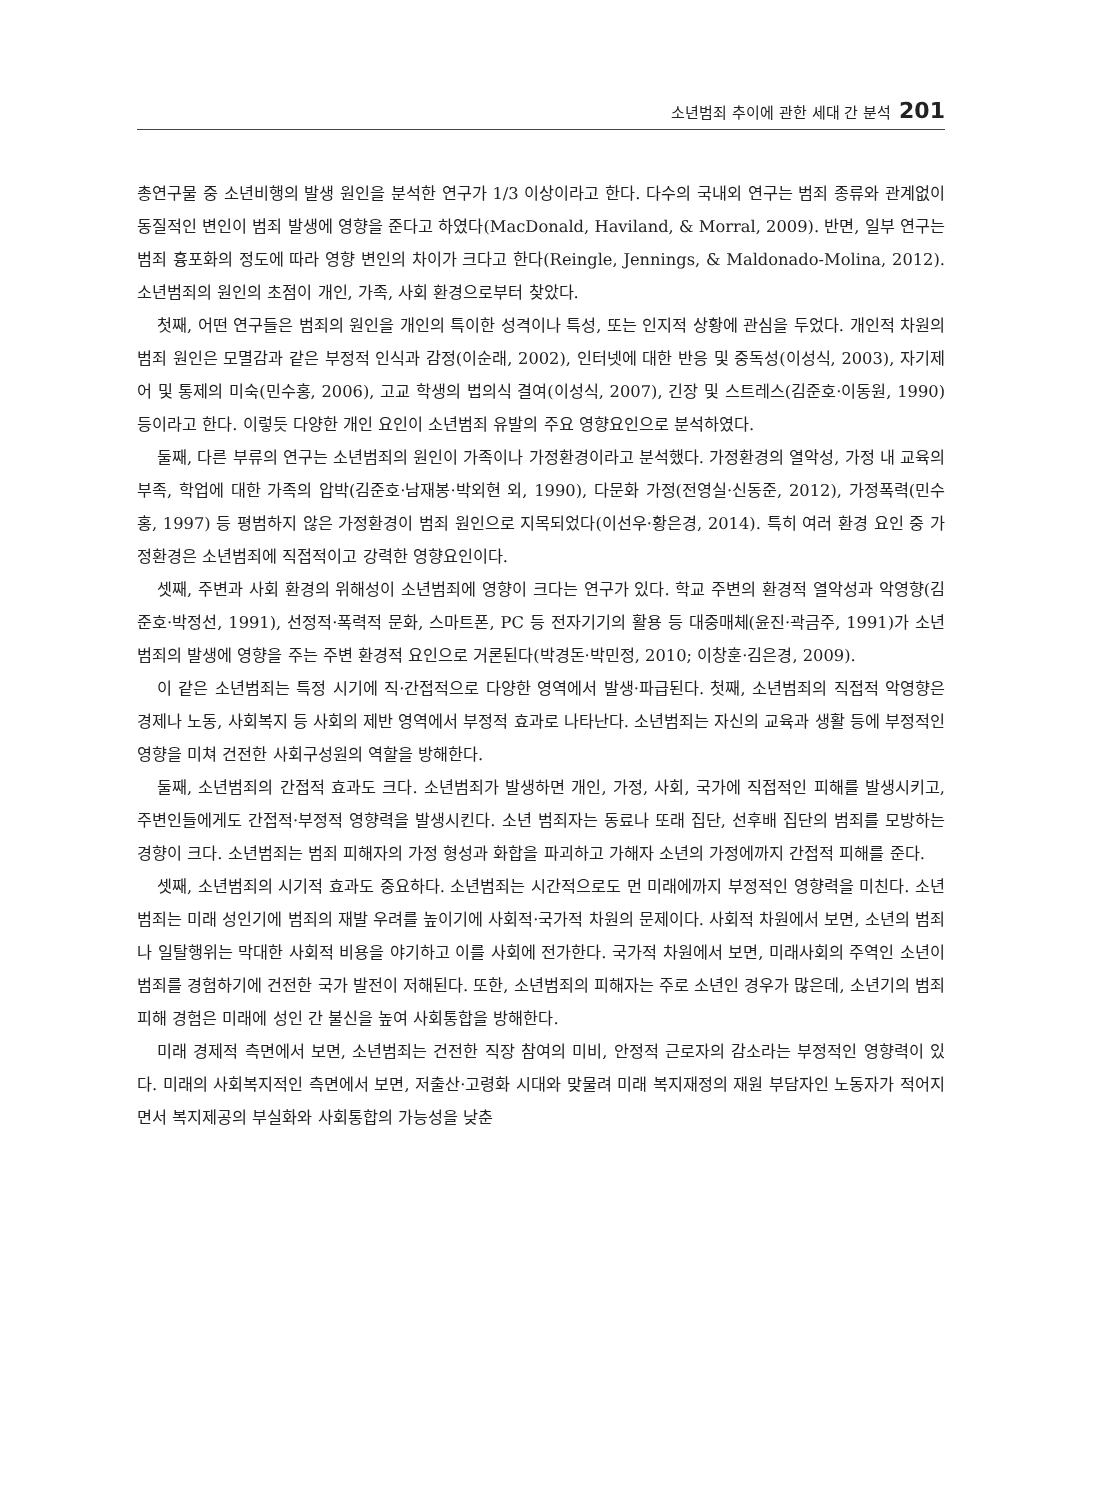소년범죄 추이에 관한 세대 간 분석 201
총연구물 중 소년비행의 발생 원인을 분석한 연구가 1/3 이상이라고 한다. 다수의 국내외 연구는 범죄 종류와 관계없이 동질적인 변인이 범죄 발생에 영향을 준다고 하였다(MacDonald, Haviland, & Morral, 2009). 반면, 일부 연구는 범죄 흉포화의 정도에 따라 영향 변인의 차이가 크다고 한다(Reingle, Jennings, & Maldonado-Molina, 2012). 소년범죄의 원인의 초점이 개인, 가족, 사회 환경으로부터 찾았다.
첫째, 어떤 연구들은 범죄의 원인을 개인의 특이한 성격이나 특성, 또는 인지적 상황에 관심을 두었다. 개인적 차원의 범죄 원인은 모멸감과 같은 부정적 인식과 감정(이순래, 2002), 인터넷에 대한 반응 및 중독성(이성식, 2003), 자기제어 및 통제의 미숙(민수홍, 2006), 고교 학생의 법의식 결여(이성식, 2007), 긴장 및 스트레스(김준호·이동원, 1990) 등이라고 한다. 이렇듯 다양한 개인 요인이 소년범죄 유발의 주요 영향요인으로 분석하였다.
둘째, 다른 부류의 연구는 소년범죄의 원인이 가족이나 가정환경이라고 분석했다. 가정환경의 열악성, 가정 내 교육의 부족, 학업에 대한 가족의 압박(김준호·남재봉·박외현 외, 1990), 다문화 가정(전영실·신동준, 2012), 가정폭력(민수홍, 1997) 등 평범하지 않은 가정환경이 범죄 원인으로 지목되었다(이선우·황은경, 2014). 특히 여러 환경 요인 중 가정환경은 소년범죄에 직접적이고 강력한 영향요인이다.
셋째, 주변과 사회 환경의 위해성이 소년범죄에 영향이 크다는 연구가 있다. 학교 주변의 환경적 열악성과 악영향(김준호·박정선, 1991), 선정적·폭력적 문화, 스마트폰, PC 등 전자기기의 활용 등 대중매체(윤진·곽금주, 1991)가 소년범죄의 발생에 영향을 주는 주변 환경적 요인으로 거론된다(박경돈·박민정, 2010; 이창훈·김은경, 2009).
이 같은 소년범죄는 특정 시기에 직·간접적으로 다양한 영역에서 발생·파급된다. 첫째, 소년범죄의 직접적 악영향은 경제나 노동, 사회복지 등 사회의 제반 영역에서 부정적 효과로 나타난다. 소년범죄는 자신의 교육과 생활 등에 부정적인 영향을 미쳐 건전한 사회구성원의 역할을 방해한다.
둘째, 소년범죄의 간접적 효과도 크다. 소년범죄가 발생하면 개인, 가정, 사회, 국가에 직접적인 피해를 발생시키고, 주변인들에게도 간접적·부정적 영향력을 발생시킨다. 소년 범죄자는 동료나 또래 집단, 선후배 집단의 범죄를 모방하는 경향이 크다. 소년범죄는 범죄 피해자의 가정 형성과 화합을 파괴하고 가해자 소년의 가정에까지 간접적 피해를 준다.
셋째, 소년범죄의 시기적 효과도 중요하다. 소년범죄는 시간적으로도 먼 미래에까지 부정적인 영향력을 미친다. 소년범죄는 미래 성인기에 범죄의 재발 우려를 높이기에 사회적·국가적 차원의 문제이다. 사회적 차원에서 보면, 소년의 범죄나 일탈행위는 막대한 사회적 비용을 야기하고 이를 사회에 전가한다. 국가적 차원에서 보면, 미래사회의 주역인 소년이 범죄를 경험하기에 건전한 국가 발전이 저해된다. 또한, 소년범죄의 피해자는 주로 소년인 경우가 많은데, 소년기의 범죄 피해 경험은 미래에 성인 간 불신을 높여 사회통합을 방해한다.
미래 경제적 측면에서 보면, 소년범죄는 건전한 직장 참여의 미비, 안정적 근로자의 감소라는 부정적인 영향력이 있다. 미래의 사회복지적인 측면에서 보면, 저출산·고령화 시대와 맞물려 미래 복지재정의 재원 부담자인 노동자가 적어지면서 복지제공의 부실화와 사회통합의 가능성을 낮춘